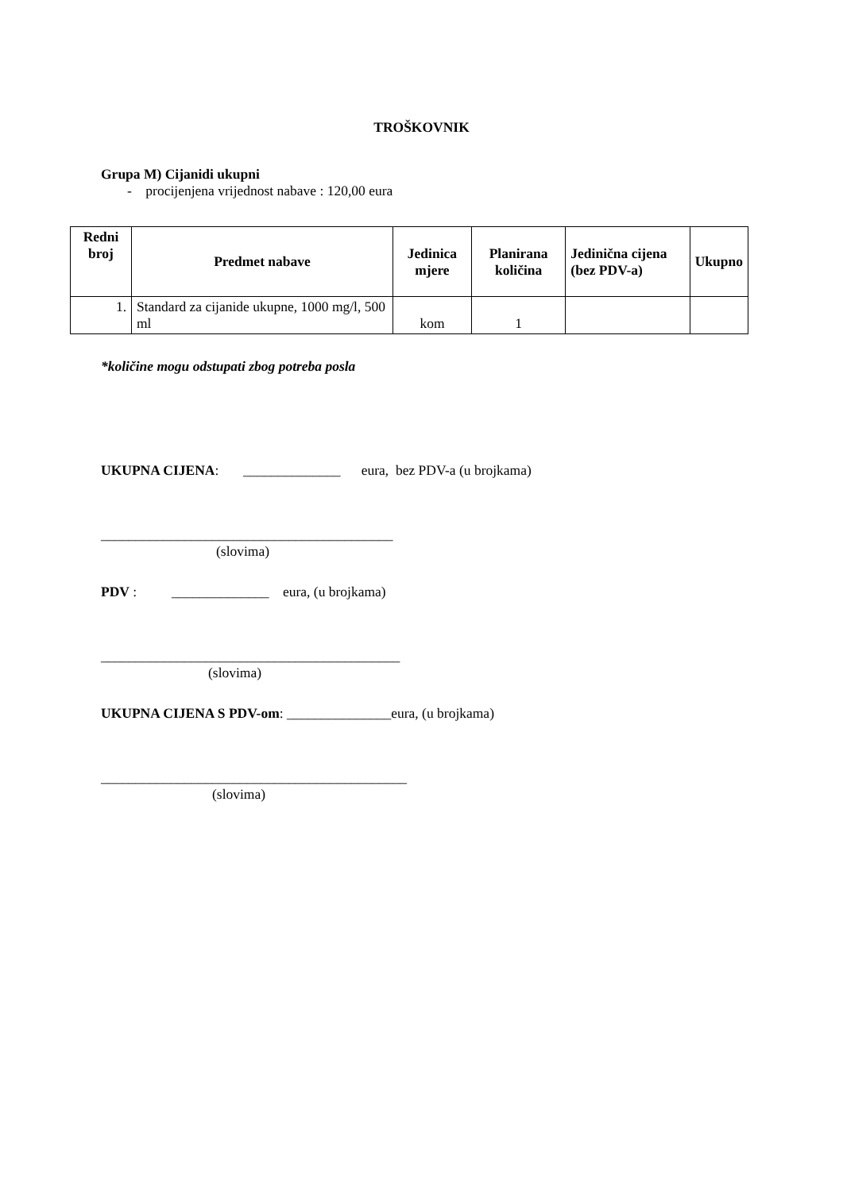TROŠKOVNIK
Grupa M) Cijanidi ukupni
- procijenjena vrijednost nabave : 120,00 eura
| Redni broj | Predmet nabave | Jedinica mjere | Planirana količina | Jedinična cijena (bez PDV-a) | Ukupno |
| --- | --- | --- | --- | --- | --- |
| 1. | Standard za cijanide ukupne, 1000 mg/l, 500 ml | kom | 1 | | |
*količine mogu odstupati zbog potreba posla
UKUPNA CIJENA: ______________ eura, bez PDV-a (u brojkama)
__________________________________________
(slovima)
PDV : ______________ eura, (u brojkama)
___________________________________________
(slovima)
UKUPNA CIJENA S PDV-om: _______________eura, (u brojkama)
____________________________________________
(slovima)